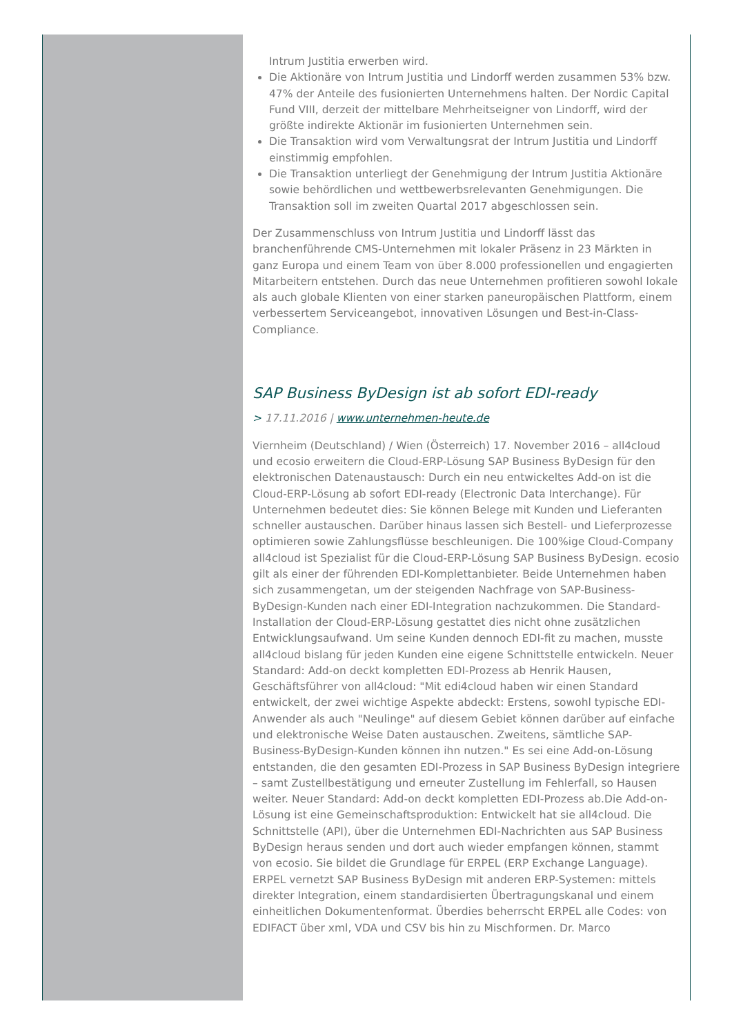Intrum Justitia erwerben wird.
Die Aktionäre von Intrum Justitia und Lindorff werden zusammen 53% bzw. 47% der Anteile des fusionierten Unternehmens halten. Der Nordic Capital Fund VIII, derzeit der mittelbare Mehrheitseigner von Lindorff, wird der größte indirekte Aktionär im fusionierten Unternehmen sein.
Die Transaktion wird vom Verwaltungsrat der Intrum Justitia und Lindorff einstimmig empfohlen.
Die Transaktion unterliegt der Genehmigung der Intrum Justitia Aktionäre sowie behördlichen und wettbewerbsrelevanten Genehmigungen. Die Transaktion soll im zweiten Quartal 2017 abgeschlossen sein.
Der Zusammenschluss von Intrum Justitia und Lindorff lässt das branchenführende CMS-Unternehmen mit lokaler Präsenz in 23 Märkten in ganz Europa und einem Team von über 8.000 professionellen und engagierten Mitarbeitern entstehen. Durch das neue Unternehmen profitieren sowohl lokale als auch globale Klienten von einer starken paneuropäischen Plattform, einem verbessertem Serviceangebot, innovativen Lösungen und Best-in-Class-Compliance.
SAP Business ByDesign ist ab sofort EDI-ready
> 17.11.2016 | www.unternehmen-heute.de
Viernheim (Deutschland) / Wien (Österreich) 17. November 2016 – all4cloud und ecosio erweitern die Cloud-ERP-Lösung SAP Business ByDesign für den elektronischen Datenaustausch: Durch ein neu entwickeltes Add-on ist die Cloud-ERP-Lösung ab sofort EDI-ready (Electronic Data Interchange). Für Unternehmen bedeutet dies: Sie können Belege mit Kunden und Lieferanten schneller austauschen. Darüber hinaus lassen sich Bestell- und Lieferprozesse optimieren sowie Zahlungsflüsse beschleunigen. Die 100%ige Cloud-Company all4cloud ist Spezialist für die Cloud-ERP-Lösung SAP Business ByDesign. ecosio gilt als einer der führenden EDI-Komplettanbieter. Beide Unternehmen haben sich zusammengetan, um der steigenden Nachfrage von SAP-Business-ByDesign-Kunden nach einer EDI-Integration nachzukommen. Die Standard-Installation der Cloud-ERP-Lösung gestattet dies nicht ohne zusätzlichen Entwicklungsaufwand. Um seine Kunden dennoch EDI-fit zu machen, musste all4cloud bislang für jeden Kunden eine eigene Schnittstelle entwickeln. Neuer Standard: Add-on deckt kompletten EDI-Prozess ab Henrik Hausen, Geschäftsführer von all4cloud: "Mit edi4cloud haben wir einen Standard entwickelt, der zwei wichtige Aspekte abdeckt: Erstens, sowohl typische EDI-Anwender als auch "Neulinge" auf diesem Gebiet können darüber auf einfache und elektronische Weise Daten austauschen. Zweitens, sämtliche SAP-Business-ByDesign-Kunden können ihn nutzen." Es sei eine Add-on-Lösung entstanden, die den gesamten EDI-Prozess in SAP Business ByDesign integriere – samt Zustellbestätigung und erneuter Zustellung im Fehlerfall, so Hausen weiter. Neuer Standard: Add-on deckt kompletten EDI-Prozess ab.Die Add-on-Lösung ist eine Gemeinschaftsproduktion: Entwickelt hat sie all4cloud. Die Schnittstelle (API), über die Unternehmen EDI-Nachrichten aus SAP Business ByDesign heraus senden und dort auch wieder empfangen können, stammt von ecosio. Sie bildet die Grundlage für ERPEL (ERP Exchange Language). ERPEL vernetzt SAP Business ByDesign mit anderen ERP-Systemen: mittels direkter Integration, einem standardisierten Übertragungskanal und einem einheitlichen Dokumentenformat. Überdies beherrscht ERPEL alle Codes: von EDIFACT über xml, VDA und CSV bis hin zu Mischformen. Dr. Marco